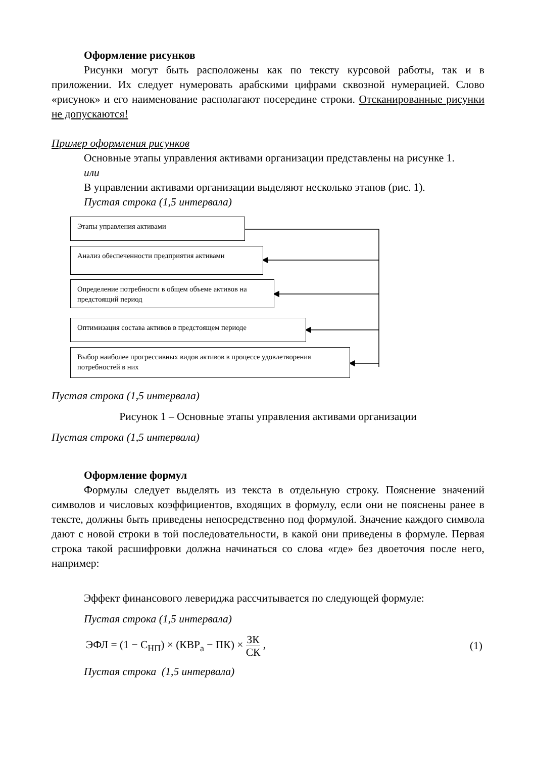Оформление рисунков
Рисунки могут быть расположены как по тексту курсовой работы, так и в приложении. Их следует нумеровать арабскими цифрами сквозной нумерацией. Слово «рисунок» и его наименование располагают посередине строки. Отсканированные рисунки не допускаются!
Пример оформления рисунков
Основные этапы управления активами организации представлены на рисунке 1.
или
В управлении активами организации выделяют несколько этапов (рис. 1).
Пустая строка (1,5 интервала)
Этапы управления активами
Анализ обеспеченности предприятия активами
Определение потребности в общем объеме активов на предстоящий период
Оптимизация состава активов в предстоящем периоде
Выбор наиболее прогрессивных видов активов в процессе удовлетворения потребностей в них
Пустая строка (1,5 интервала)
Рисунок 1 – Основные этапы управления активами организации
Пустая строка (1,5 интервала)
Оформление формул
Формулы следует выделять из текста в отдельную строку. Пояснение значений символов и числовых коэффициентов, входящих в формулу, если они не пояснены ранее в тексте, должны быть приведены непосредственно под формулой. Значение каждого символа дают с новой строки в той последовательности, в какой они приведены в формуле. Первая строка такой расшифровки должна начинаться со слова «где» без двоеточия после него, например:
Эффект финансового левериджа рассчитывается по следующей формуле:
Пустая строка (1,5 интервала)
ЭФЛ = (1 − С<sub>НП</sub>) × (КВР<sub>а</sub> − ПК) × ЗК СК , (1)
Пустая строка (1,5 интервала)